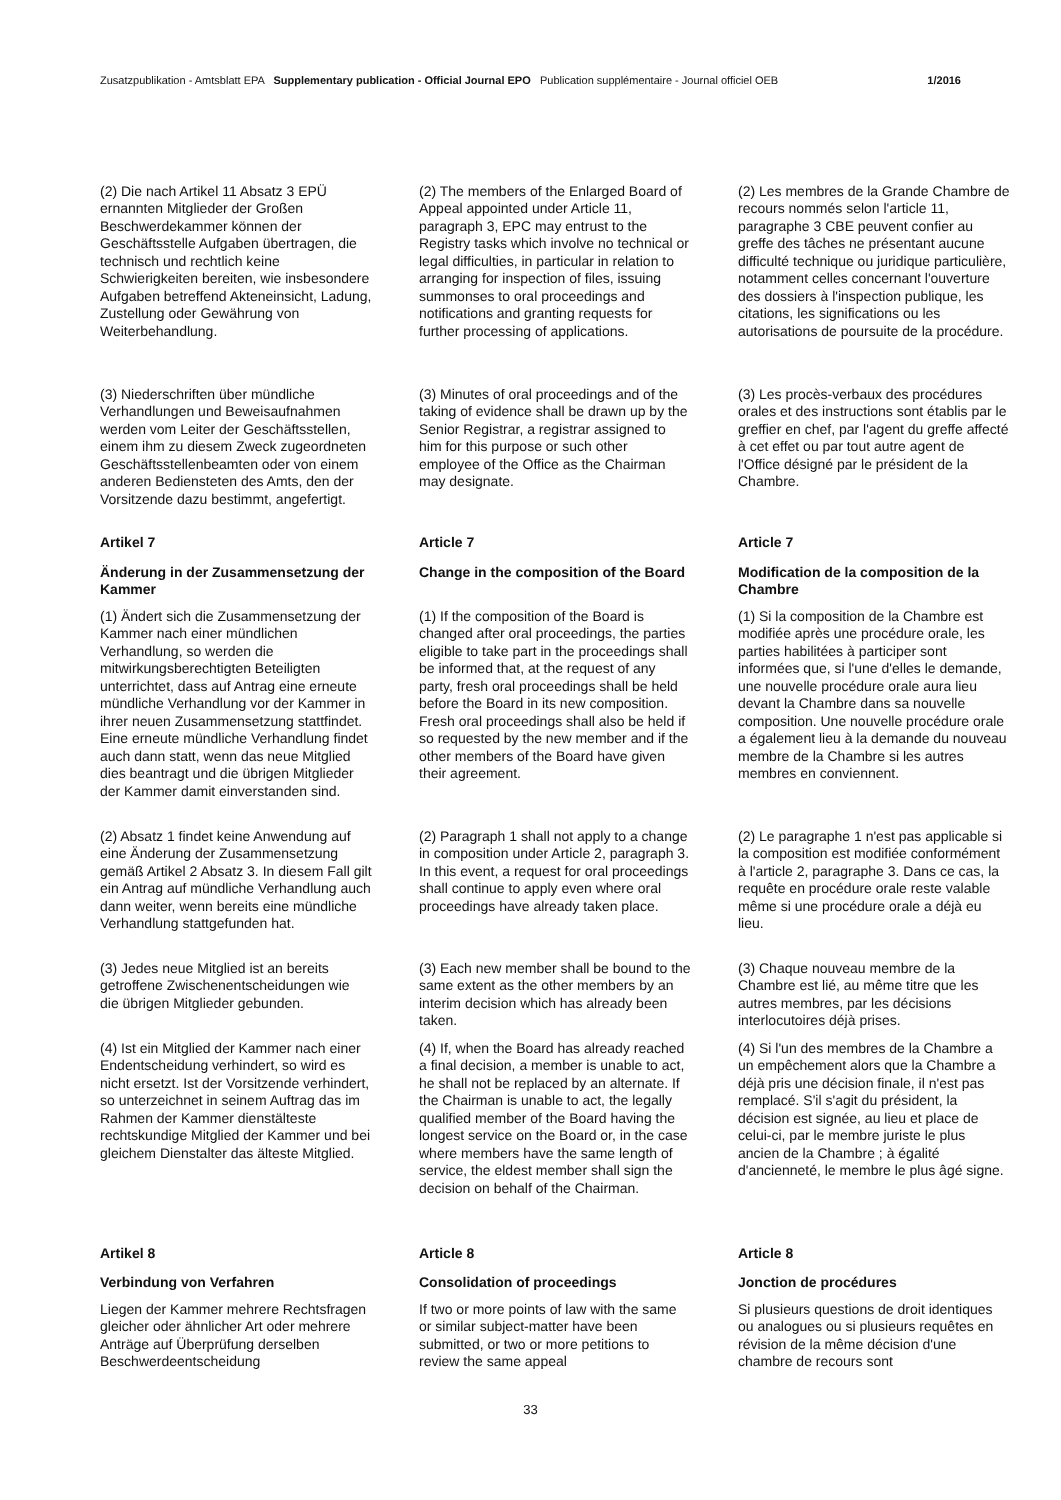Zusatzpublikation - Amtsblatt EPA Supplementary publication - Official Journal EPO Publication supplémentaire - Journal officiel OEB 1/2016
(2) Die nach Artikel 11 Absatz 3 EPÜ ernannten Mitglieder der Großen Beschwerdekammer können der Geschäftsstelle Aufgaben übertragen, die technisch und rechtlich keine Schwierigkeiten bereiten, wie insbesondere Aufgaben betreffend Akteneinsicht, Ladung, Zustellung oder Gewährung von Weiterbehandlung.
(2) The members of the Enlarged Board of Appeal appointed under Article 11, paragraph 3, EPC may entrust to the Registry tasks which involve no technical or legal difficulties, in particular in relation to arranging for inspection of files, issuing summonses to oral proceedings and notifications and granting requests for further processing of applications.
(2) Les membres de la Grande Chambre de recours nommés selon l'article 11, paragraphe 3 CBE peuvent confier au greffe des tâches ne présentant aucune difficulté technique ou juridique particulière, notamment celles concernant l'ouverture des dossiers à l'inspection publique, les citations, les significations ou les autorisations de poursuite de la procédure.
(3) Niederschriften über mündliche Verhandlungen und Beweisaufnahmen werden vom Leiter der Geschäftsstellen, einem ihm zu diesem Zweck zugeordneten Geschäftsstellenbeamten oder von einem anderen Bediensteten des Amts, den der Vorsitzende dazu bestimmt, angefertigt.
(3) Minutes of oral proceedings and of the taking of evidence shall be drawn up by the Senior Registrar, a registrar assigned to him for this purpose or such other employee of the Office as the Chairman may designate.
(3) Les procès-verbaux des procédures orales et des instructions sont établis par le greffier en chef, par l'agent du greffe affecté à cet effet ou par tout autre agent de l'Office désigné par le président de la Chambre.
Artikel 7
Article 7
Article 7
Änderung in der Zusammensetzung der Kammer
Change in the composition of the Board
Modification de la composition de la Chambre
(1) Ändert sich die Zusammensetzung der Kammer nach einer mündlichen Verhandlung, so werden die mitwirkungsberechtigten Beteiligten unterrichtet, dass auf Antrag eine erneute mündliche Verhandlung vor der Kammer in ihrer neuen Zusammensetzung stattfindet. Eine erneute mündliche Verhandlung findet auch dann statt, wenn das neue Mitglied dies beantragt und die übrigen Mitglieder der Kammer damit einverstanden sind.
(1) If the composition of the Board is changed after oral proceedings, the parties eligible to take part in the proceedings shall be informed that, at the request of any party, fresh oral proceedings shall be held before the Board in its new composition. Fresh oral proceedings shall also be held if so requested by the new member and if the other members of the Board have given their agreement.
(1) Si la composition de la Chambre est modifiée après une procédure orale, les parties habilitées à participer sont informées que, si l'une d'elles le demande, une nouvelle procédure orale aura lieu devant la Chambre dans sa nouvelle composition. Une nouvelle procédure orale a également lieu à la demande du nouveau membre de la Chambre si les autres membres en conviennent.
(2) Absatz 1 findet keine Anwendung auf eine Änderung der Zusammensetzung gemäß Artikel 2 Absatz 3. In diesem Fall gilt ein Antrag auf mündliche Verhandlung auch dann weiter, wenn bereits eine mündliche Verhandlung stattgefunden hat.
(2) Paragraph 1 shall not apply to a change in composition under Article 2, paragraph 3. In this event, a request for oral proceedings shall continue to apply even where oral proceedings have already taken place.
(2) Le paragraphe 1 n'est pas applicable si la composition est modifiée conformément à l'article 2, paragraphe 3. Dans ce cas, la requête en procédure orale reste valable même si une procédure orale a déjà eu lieu.
(3) Jedes neue Mitglied ist an bereits getroffene Zwischenentscheidungen wie die übrigen Mitglieder gebunden.
(3) Each new member shall be bound to the same extent as the other members by an interim decision which has already been taken.
(3) Chaque nouveau membre de la Chambre est lié, au même titre que les autres membres, par les décisions interlocutoires déjà prises.
(4) Ist ein Mitglied der Kammer nach einer Endentscheidung verhindert, so wird es nicht ersetzt. Ist der Vorsitzende verhindert, so unterzeichnet in seinem Auftrag das im Rahmen der Kammer dienstälteste rechtskundige Mitglied der Kammer und bei gleichem Dienstalter das älteste Mitglied.
(4) If, when the Board has already reached a final decision, a member is unable to act, he shall not be replaced by an alternate. If the Chairman is unable to act, the legally qualified member of the Board having the longest service on the Board or, in the case where members have the same length of service, the eldest member shall sign the decision on behalf of the Chairman.
(4) Si l'un des membres de la Chambre a un empêchement alors que la Chambre a déjà pris une décision finale, il n'est pas remplacé. S'il s'agit du président, la décision est signée, au lieu et place de celui-ci, par le membre juriste le plus ancien de la Chambre ; à égalité d'ancienneté, le membre le plus âgé signe.
Artikel 8
Article 8
Article 8
Verbindung von Verfahren
Consolidation of proceedings
Jonction de procédures
Liegen der Kammer mehrere Rechtsfragen gleicher oder ähnlicher Art oder mehrere Anträge auf Überprüfung derselben Beschwerdeentscheidung
If two or more points of law with the same or similar subject-matter have been submitted, or two or more petitions to review the same appeal
Si plusieurs questions de droit identiques ou analogues ou si plusieurs requêtes en révision de la même décision d'une chambre de recours sont
33